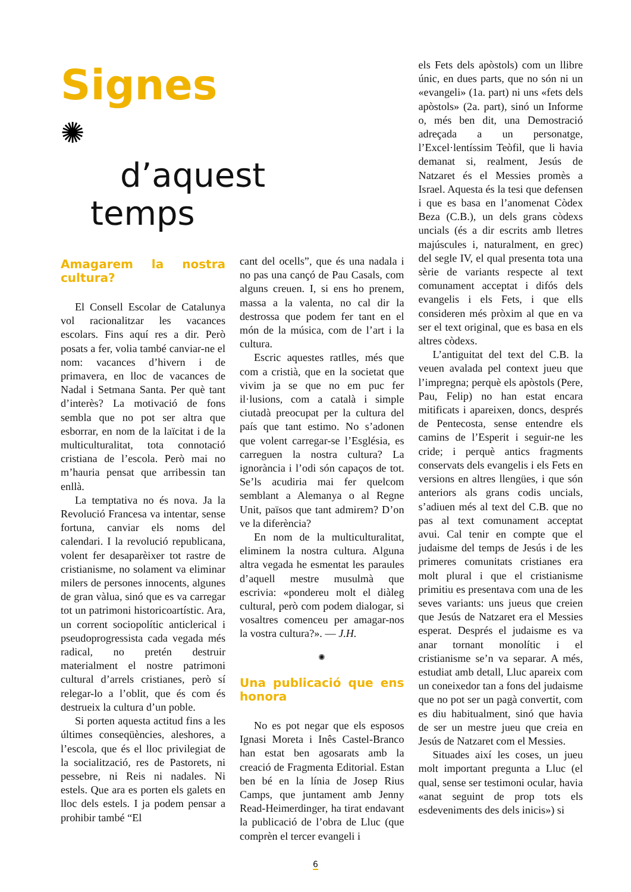Signes ✺
d’aquest
temps
Amagarem la nostra cultura?
El Consell Escolar de Catalunya vol racionalitzar les vacances escolars. Fins aquí res a dir. Però posats a fer, volia també canviar-ne el nom: vacances d’hivern i de primavera, en lloc de vacances de Nadal i Setmana Santa. Per què tant d’interès? La motivació de fons sembla que no pot ser altra que esborrar, en nom de la laïcitat i de la multiculturalitat, tota connotació cristiana de l’escola. Però mai no m’hauria pensat que arribessin tan enllà.
La temptativa no és nova. Ja la Revolució Francesa va intentar, sense fortuna, canviar els noms del calendari. I la revolució republicana, volent fer desaparèixer tot rastre de cristianisme, no solament va eliminar milers de persones innocents, algunes de gran vàlua, sinó que es va carregar tot un patrimoni historicoartístic. Ara, un corrent sociopolític anticlerical i pseudoprogressista cada vegada més radical, no pretén destruir materialment el nostre patrimoni cultural d’arrels cristianes, però sí relegar-lo a l’oblit, que és com és destrueix la cultura d’un poble.
Si porten aquesta actitud fins a les últimes conseqüències, aleshores, a l’escola, que és el lloc privilegiat de la socialització, res de Pastorets, ni pessebre, ni Reis ni nadales. Ni estels. Que ara es porten els galets en lloc dels estels. I ja podem pensar a prohibir també “El
cant del ocells”, que és una nadala i no pas una cançó de Pau Casals, com alguns creuen. I, si ens ho prenem, massa a la valenta, no cal dir la destrossa que podem fer tant en el món de la música, com de l’art i la cultura.
Escric aquestes ratlles, més que com a cristià, que en la societat que vivim ja se que no em puc fer il·lusions, com a català i simple ciutadà preocupat per la cultura del país que tant estimo. No s’adonen que volent carregar-se l’Església, es carreguen la nostra cultura? La ignorància i l’odi són capaços de tot. Se’ls acudiria mai fer quelcom semblant a Alemanya o al Regne Unit, països que tant admirem? D’on ve la diferència?
En nom de la multiculturalitat, eliminem la nostra cultura. Alguna altra vegada he esmentat les paraules d’aquell mestre musulmà que escrivia: «pondereu molt el diàleg cultural, però com podem dialogar, si vosaltres comenceu per amagar-nos la vostra cultura?». — J.H.
✺
Una publicació que ens honora
No es pot negar que els esposos Ignasi Moreta i Inês Castel-Branco han estat ben agosarats amb la creació de Fragmenta Editorial. Estan ben bé en la línia de Josep Rius Camps, que juntament amb Jenny Read-Heimerdinger, ha tirat endavant la publicació de l’obra de Lluc (que comprèn el tercer evangeli i
els Fets dels apòstols) com un llibre únic, en dues parts, que no són ni un «evangeli» (1a. part) ni uns «fets dels apòstols» (2a. part), sinó un Informe o, més ben dit, una Demostració adreçada a un personatge, l’Excel·lentíssim Teòfil, que li havia demanat si, realment, Jesús de Natzaret és el Messies promès a Israel. Aquesta és la tesi que defensen i que es basa en l’anomenat Còdex Beza (C.B.), un dels grans còdexs uncials (és a dir escrits amb lletres majúscules i, naturalment, en grec) del segle IV, el qual presenta tota una sèrie de variants respecte al text comunament acceptat i difós dels evangelis i els Fets, i que ells consideren més pròxim al que en va ser el text original, que es basa en els altres còdexs.
L’antiguitat del text del C.B. la veuen avalada pel context jueu que l’impregna; perquè els apòstols (Pere, Pau, Felip) no han estat encara mitificats i apareixen, doncs, després de Pentecosta, sense entendre els camins de l’Esperit i seguir-ne les cride; i perquè antics fragments conservats dels evangelis i els Fets en versions en altres llengües, i que són anteriors als grans codis uncials, s’adiuen més al text del C.B. que no pas al text comunament acceptat avui. Cal tenir en compte que el judaisme del temps de Jesús i de les primeres comunitats cristianes era molt plural i que el cristianisme primitiu es presentava com una de les seves variants: uns jueus que creien que Jesús de Natzaret era el Messies esperat. Després el judaisme es va anar tornant monolític i el cristianisme se’n va separar. A més, estudiat amb detall, Lluc apareix com un coneixedor tan a fons del judaisme que no pot ser un pagà convertit, com es diu habitualment, sinó que havia de ser un mestre jueu que creia en Jesús de Natzaret com el Messies.
Situades així les coses, un jueu molt important pregunta a Lluc (el qual, sense ser testimoni ocular, havia «anat seguint de prop tots els esdeveniments des dels inicis») si
6